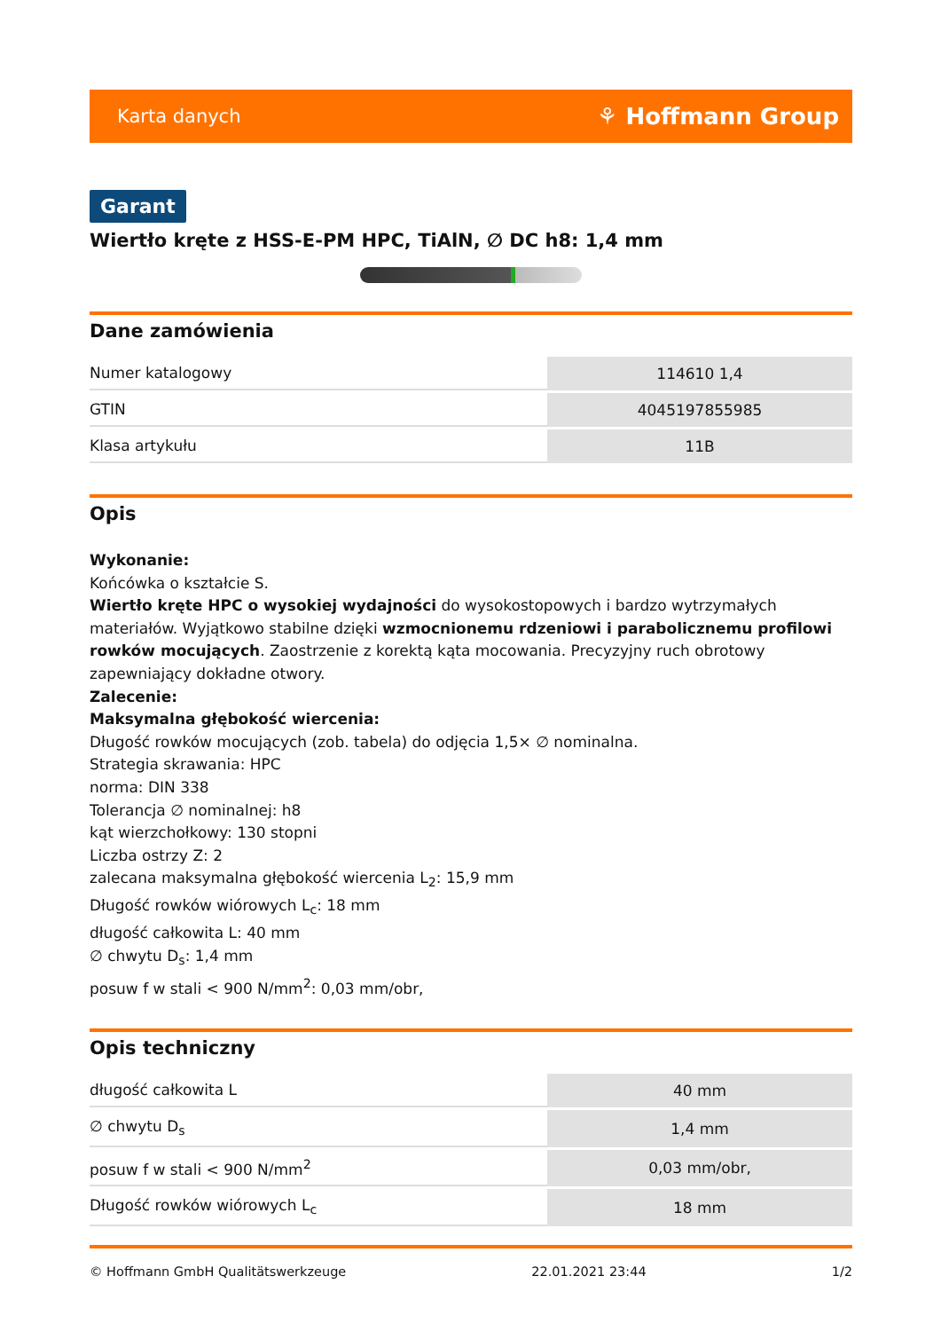Karta danych ⚘ Hoffmann Group
Garant
Wiertło kręte z HSS-E-PM HPC, TiAlN, ∅ DC h8: 1,4 mm
Dane zamówienia
| Numer katalogowy | 114610 1,4 |
| GTIN | 4045197855985 |
| Klasa artykułu | 11B |
Opis
Wykonanie:
Końcówka o kształcie S.
Wiertło kręte HPC o wysokiej wydajności do wysokostopowych i bardzo wytrzymałych materiałów. Wyjątkowo stabilne dzięki wzmocnionemu rdzeniowi i parabolicznemu profilowi rowków mocujących. Zaostrzenie z korektą kąta mocowania. Precyzyjny ruch obrotowy zapewniający dokładne otwory.
Zalecenie:
Maksymalna głębokość wiercenia:
Długość rowków mocujących (zob. tabela) do odjęcia 1,5× ∅ nominalna.
Strategia skrawania: HPC
norma: DIN 338
Tolerancja ∅ nominalnej: h8
kąt wierzchołkowy: 130 stopni
Liczba ostrzy Z: 2
zalecana maksymalna głębokość wiercenia L<sub>2</sub>: 15,9 mm
Długość rowków wiórowych L<sub>c</sub>: 18 mm
długość całkowita L: 40 mm
∅ chwytu D<sub>s</sub>: 1,4 mm
posuw f w stali < 900 N/mm<sup>2</sup>: 0,03 mm/obr,
Opis techniczny
| długość całkowita L | 40 mm |
| ∅ chwytu D<sub>s</sub> | 1,4 mm |
| posuw f w stali < 900 N/mm<sup>2</sup> | 0,03 mm/obr, |
| Długość rowków wiórowych L<sub>c</sub> | 18 mm |
© Hoffmann GmbH Qualitätswerkzeuge 22.01.2021 23:44 1/2